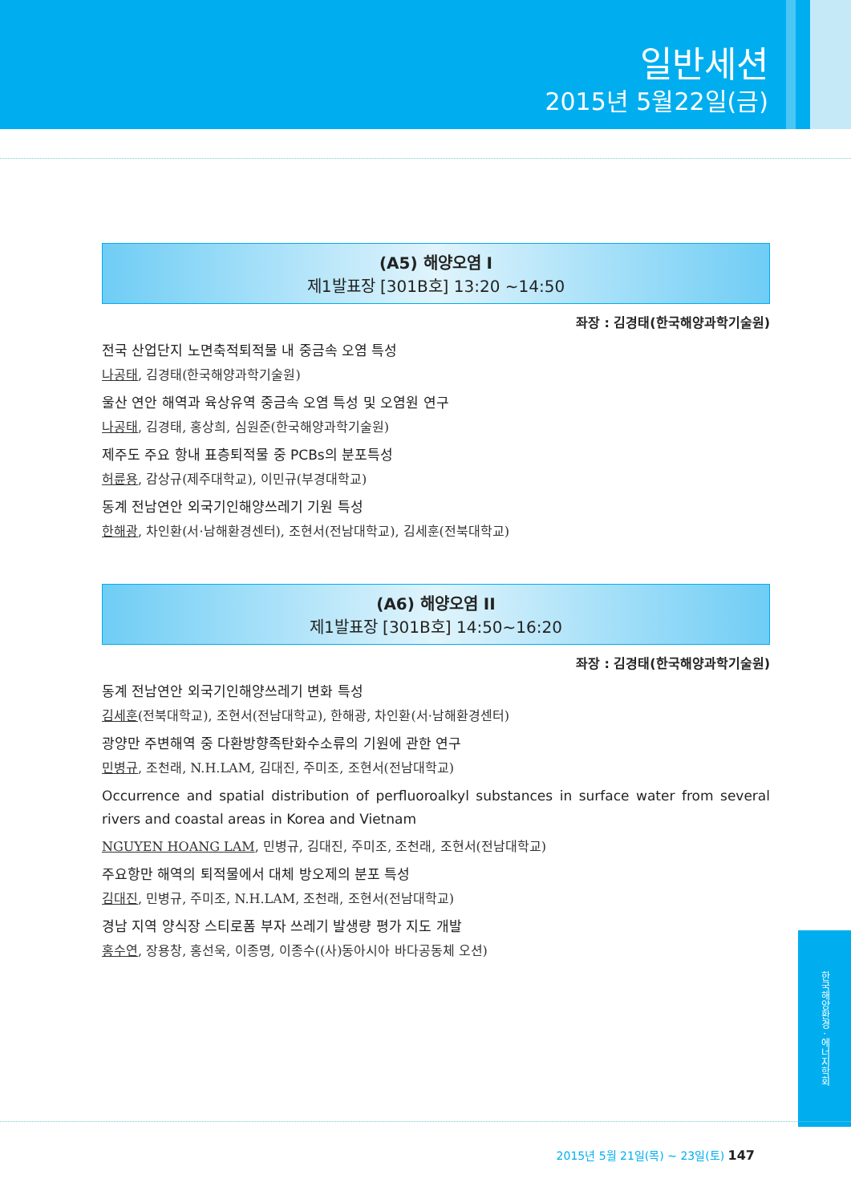일반세션
2015년 5월22일(금)
(A5) 해양오염 I
제1발표장 [301B호] 13:20 ~14:50
좌장 : 김경태(한국해양과학기술원)
전국 산업단지 노면축적퇴적물 내 중금속 오염 특성
나공태, 김경태(한국해양과학기술원)
울산 연안 해역과 육상유역 중금속 오염 특성 및 오염원 연구
나공태, 김경태, 홍상희, 심원준(한국해양과학기술원)
제주도 주요 항내 표층퇴적물 중 PCBs의 분포특성
허륜용, 감상규(제주대학교), 이민규(부경대학교)
동계 전남연안 외국기인해양쓰레기 기원 특성
한해광, 차인환(서·남해환경센터), 조현서(전남대학교), 김세훈(전북대학교)
(A6) 해양오염 II
제1발표장 [301B호] 14:50~16:20
좌장 : 김경태(한국해양과학기술원)
동계 전남연안 외국기인해양쓰레기 변화 특성
김세훈(전북대학교), 조현서(전남대학교), 한해광, 차인환(서·남해환경센터)
광양만 주변해역 중 다환방향족탄화수소류의 기원에 관한 연구
민병규, 조천래, N.H.LAM, 김대진, 주미조, 조현서(전남대학교)
Occurrence and spatial distribution of perfluoroalkyl substances in surface water from several rivers and coastal areas in Korea and Vietnam
NGUYEN HOANG LAM, 민병규, 김대진, 주미조, 조천래, 조현서(전남대학교)
주요항만 해역의 퇴적물에서 대체 방오제의 분포 특성
김대진, 민병규, 주미조, N.H.LAM, 조천래, 조현서(전남대학교)
경남 지역 양식장 스티로폼 부자 쓰레기 발생량 평가 지도 개발
홍수연, 장용창, 홍선욱, 이종명, 이종수((사)동아시아 바다공동체 오션)
한국해양환경 · 에너지학회
2015년 5월 21일(목) ~ 23일(토) 147